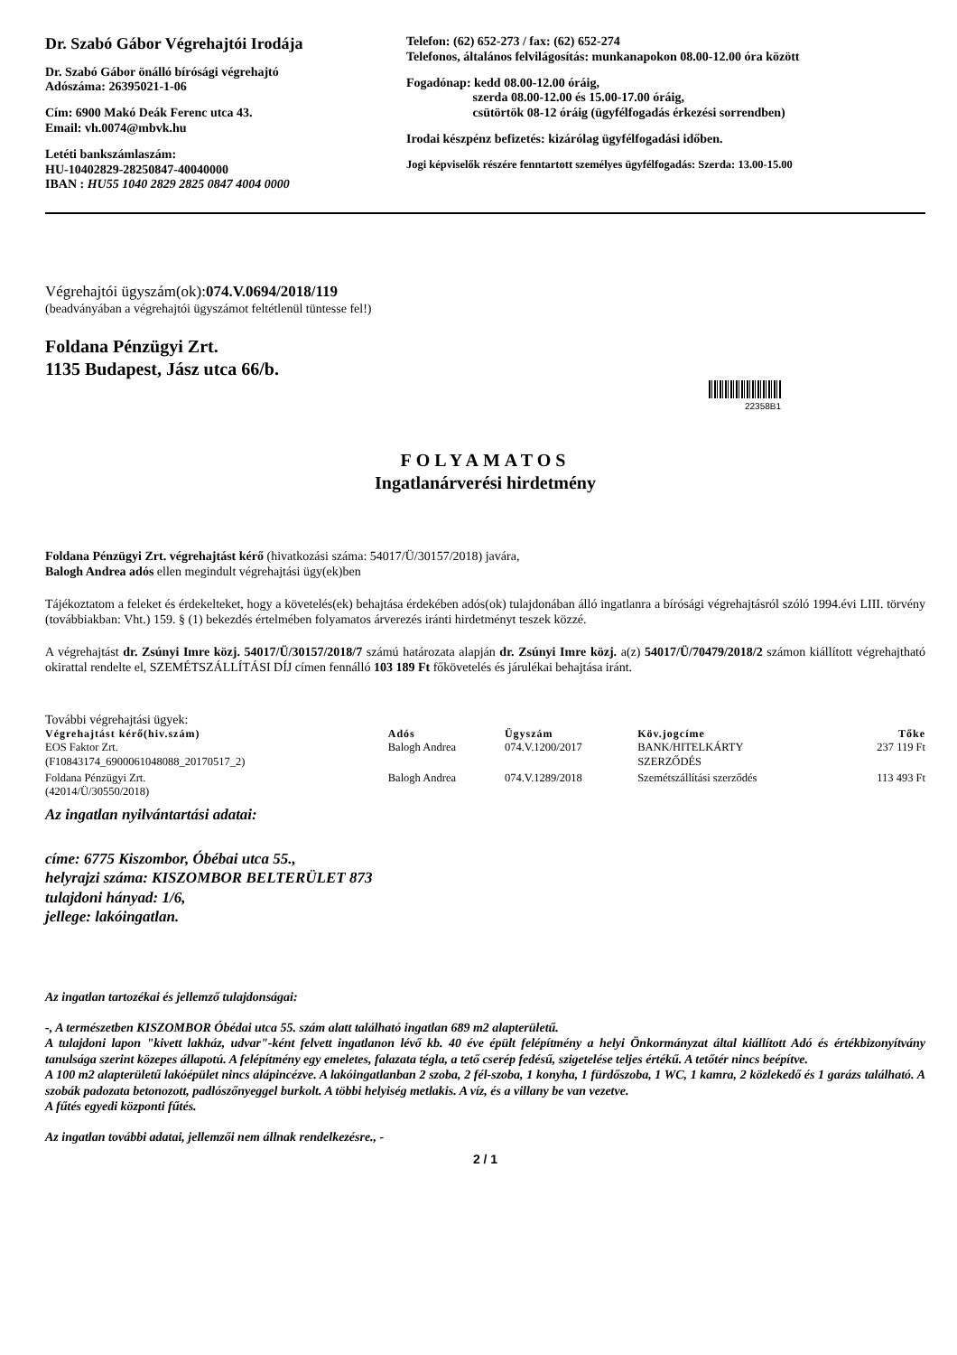Dr. Szabó Gábor Végrehajtói Irodája
Dr. Szabó Gábor önálló bírósági végrehajtó
Adószáma: 26395021-1-06
Cím: 6900 Makó Deák Ferenc utca 43.
Email: vh.0074@mbvk.hu
Letéti bankszámlaszám:
HU-10402829-28250847-40040000
IBAN : HU55 1040 2829 2825 0847 4004 0000
Telefon: (62) 652-273 / fax: (62) 652-274
Telefonos, általános felvilágosítás: munkanapokon 08.00-12.00 óra között
Fogadónap: kedd 08.00-12.00 óráig,
szerda 08.00-12.00 és 15.00-17.00 óráig,
csütörtök 08-12 óráig (ügyfélfogadás érkezési sorrendben)
Irodai készpénz befizetés: kizárólag ügyfélfogadási időben.
Jogi képviselők részére fenntartott személyes ügyfélfogadás: Szerda: 13.00-15.00
Végrehajtói ügyszám(ok):074.V.0694/2018/119
(beadványában a végrehajtói ügyszámot feltétlenül tüntesse fel!)
Foldana Pénzügyi Zrt.
1135 Budapest, Jász utca 66/b.
22358B1
FOLYAMATOS
Ingatlanárverési hirdetmény
Foldana Pénzügyi Zrt. végrehajtást kérő (hivatkozási száma: 54017/Ü/30157/2018) javára,
Balogh Andrea adós ellen megindult végrehajtási ügy(ek)ben
Tájékoztatom a feleket és érdekelteket, hogy a követelés(ek) behajtása érdekében adós(ok) tulajdonában álló ingatlanra a bírósági végrehajtásról szóló 1994.évi LIII. törvény (továbbiakban: Vht.) 159. § (1) bekezdés értelmében folyamatos árverezés iránti hirdetményt teszek közzé.
A végrehajtást dr. Zsúnyi Imre közj. 54017/Ü/30157/2018/7 számú határozata alapján dr. Zsúnyi Imre közj. a(z) 54017/Ü/70479/2018/2 számon kiállított végrehajtható okirattal rendelte el, SZEMÉTSZÁLLÍTÁSI DÍJ címen fennálló 103 189 Ft főkövetelés és járulékai behajtása iránt.
További végrehajtási ügyek:
| Végrehajtást kérő(hiv.szám) | Adós | Ügyszám | Köv.jogcíme | Tőke |
| --- | --- | --- | --- | --- |
| EOS Faktor Zrt. (F10843174_6900061048088_20170517_2) | Balogh Andrea | 074.V.1200/2017 | BANK/HITELKÁRTY SZERZŐDÉS | 237 119 Ft |
| Foldana Pénzügyi Zrt. (42014/Ü/30550/2018) | Balogh Andrea | 074.V.1289/2018 | Szemétszállítási szerződés | 113 493 Ft |
Az ingatlan nyilvántartási adatai:
címe: 6775 Kiszombor, Óbébai utca 55.,
helyrajzi száma: KISZOMBOR BELTERÜLET 873
tulajdoni hányad: 1/6,
jellege: lakóingatlan.
Az ingatlan tartozékai és jellemző tulajdonságai:
-, A természetben KISZOMBOR Óbédai utca 55. szám alatt található ingatlan 689 m2 alapterületű.
A tulajdoni lapon "kivett lakház, udvar"-ként felvett ingatlanon lévő kb. 40 éve épült felépítmény a helyi Önkormányzat által kiállított Adó és értékbizonyítvány tanulsága szerint közepes állapotú. A felépítmény egy emeletes, falazata tégla, a tető cserép fedésű, szigetelése teljes értékű. A tetőtér nincs beépítve.
A 100 m2 alapterületű lakóépület nincs alápincézve. A lakóingatlanban 2 szoba, 2 fél-szoba, 1 konyha, 1 fürdőszoba, 1 WC, 1 kamra, 2 közlekedő és 1 garázs található. A szobák padozata betonozott, padlószőnyeggel burkolt. A többi helyiség metlakis. A víz, és a villany be van vezetve.
A fűtés egyedi központi fűtés.
Az ingatlan további adatai, jellemzői nem állnak rendelkezésre., -
2 / 1